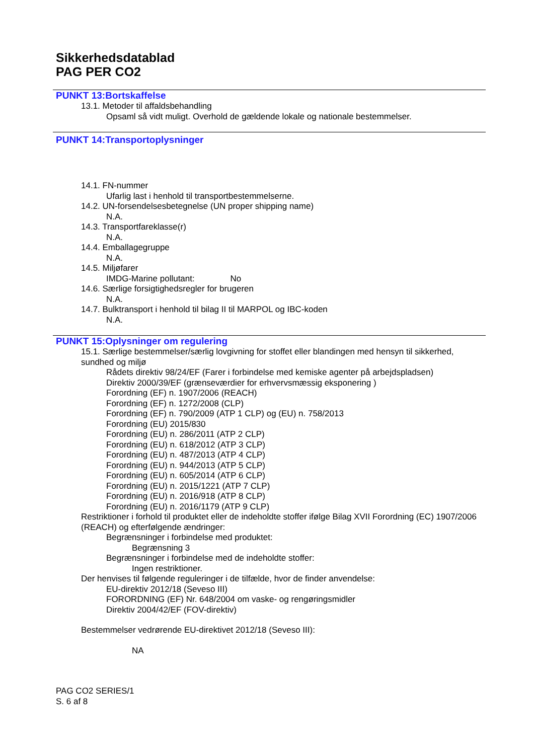Sikkerhedsdatablad
PAG PER CO2
PUNKT 13:Bortskaffelse
13.1. Metoder til affaldsbehandling
Opsaml så vidt muligt. Overhold de gældende lokale og nationale bestemmelser.
PUNKT 14:Transportoplysninger
14.1. FN-nummer
Ufarlig last i henhold til transportbestemmelserne.
14.2. UN-forsendelsesbetegnelse (UN proper shipping name)
N.A.
14.3. Transportfareklasse(r)
N.A.
14.4. Emballagegruppe
N.A.
14.5. Miljøfarer
IMDG-Marine pollutant: No
14.6. Særlige forsigtighedsregler for brugeren
N.A.
14.7. Bulktransport i henhold til bilag II til MARPOL og IBC-koden
N.A.
PUNKT 15:Oplysninger om regulering
15.1. Særlige bestemmelser/særlig lovgivning for stoffet eller blandingen med hensyn til sikkerhed, sundhed og miljø
Rådets direktiv 98/24/EF (Farer i forbindelse med kemiske agenter på arbejdspladsen)
Direktiv 2000/39/EF (grænseværdier for erhvervsmæssig eksponering )
Forordning (EF) n. 1907/2006 (REACH)
Forordning (EF) n. 1272/2008 (CLP)
Forordning (EF) n. 790/2009 (ATP 1 CLP) og (EU) n. 758/2013
Forordning (EU) 2015/830
Forordning (EU) n. 286/2011 (ATP 2 CLP)
Forordning (EU) n. 618/2012 (ATP 3 CLP)
Forordning (EU) n. 487/2013 (ATP 4 CLP)
Forordning (EU) n. 944/2013 (ATP 5 CLP)
Forordning (EU) n. 605/2014 (ATP 6 CLP)
Forordning (EU) n. 2015/1221 (ATP 7 CLP)
Forordning (EU) n. 2016/918 (ATP 8 CLP)
Forordning (EU) n. 2016/1179 (ATP 9 CLP)
Restriktioner i forhold til produktet eller de indeholdte stoffer ifølge Bilag XVII Forordning (EC) 1907/2006 (REACH) og efterfølgende ændringer:
Begrænsninger i forbindelse med produktet:
Begrænsning 3
Begrænsninger i forbindelse med de indeholdte stoffer:
Ingen restriktioner.
Der henvises til følgende reguleringer i de tilfælde, hvor de finder anvendelse:
EU-direktiv 2012/18 (Seveso III)
FORORDNING (EF) Nr. 648/2004 om vaske- og rengøringsmidler
Direktiv 2004/42/EF (FOV-direktiv)
Bestemmelser vedrørende EU-direktivet 2012/18 (Seveso III):
NA
PAG CO2 SERIES/1
S. 6 af 8